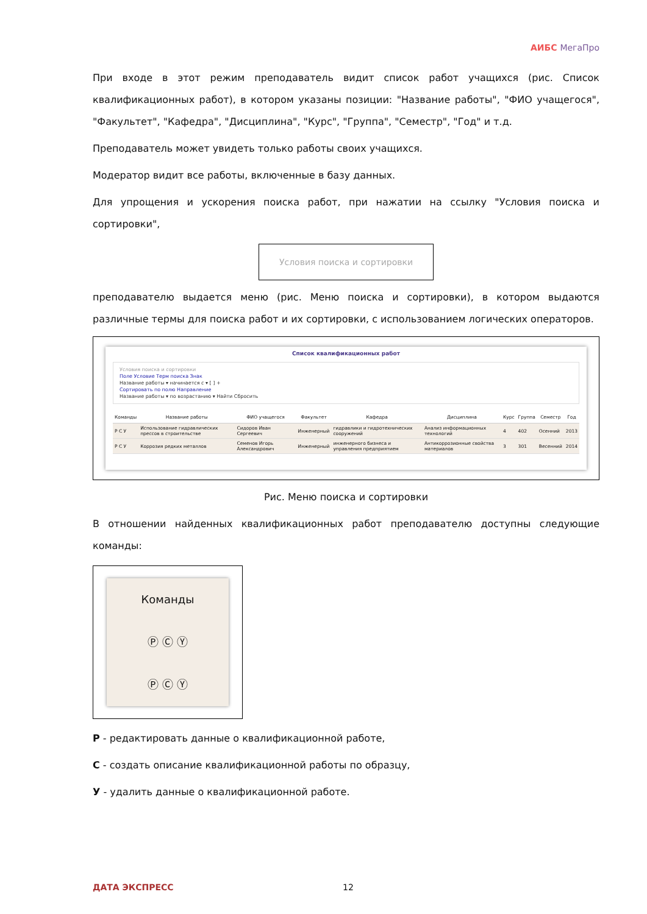АИБС МегаПро
При входе в этот режим преподаватель видит список работ учащихся (рис. Список квалификационных работ), в котором указаны позиции: "Название работы", "ФИО учащегося", "Факультет", "Кафедра", "Дисциплина", "Курс", "Группа", "Семестр", "Год" и т.д.
Преподаватель может увидеть только работы своих учащихся.
Модератор видит все работы, включенные в базу данных.
Для упрощения и ускорения поиска работ, при нажатии на ссылку "Условия поиска и сортировки",
Условия поиска и сортировки
преподавателю выдается меню (рис. Меню поиска и сортировки), в котором выдаются различные термы для поиска работ и их сортировки, с использованием логических операторов.
Список квалификационных работ
Условия поиска и сортировки
Поле Условие Терм поиска Знак
Название работы ▾ начинается с ▾ [ ] +
Сортировать по полю Направление
Название работы ▾ по возрастанию ▾ Найти Сбросить
| Команды | Название работы | ФИО учащегося | Факультет | Кафедра | Дисциплина | Курс | Группа | Семестр | Год |
| --- | --- | --- | --- | --- | --- | --- | --- | --- | --- |
| Р С У | Использование гидравлических прессов в строительстве | Сидоров Иван Сергеевич | Инженерный | гидравлики и гидротехнических сооружений | Анализ информационных технологий | 4 | 402 | Осенний | 2013 |
| Р С У | Коррозия редких металлов | Семенов Игорь Александрович | Инженерный | инженерного бизнеса и управления предприятием | Антикоррозионные свойства материалов | 3 | 301 | Весенний | 2014 |
Рис. Меню поиска и сортировки
В отношении найденных квалификационных работ преподавателю доступны следующие команды:
Команды
Ⓟ Ⓒ Ⓨ
Ⓟ Ⓒ Ⓨ
Р - редактировать данные о квалификационной работе,
С - создать описание квалификационной работы по образцу,
У - удалить данные о квалификационной работе.
ДАТА ЭКСПРЕСС 12